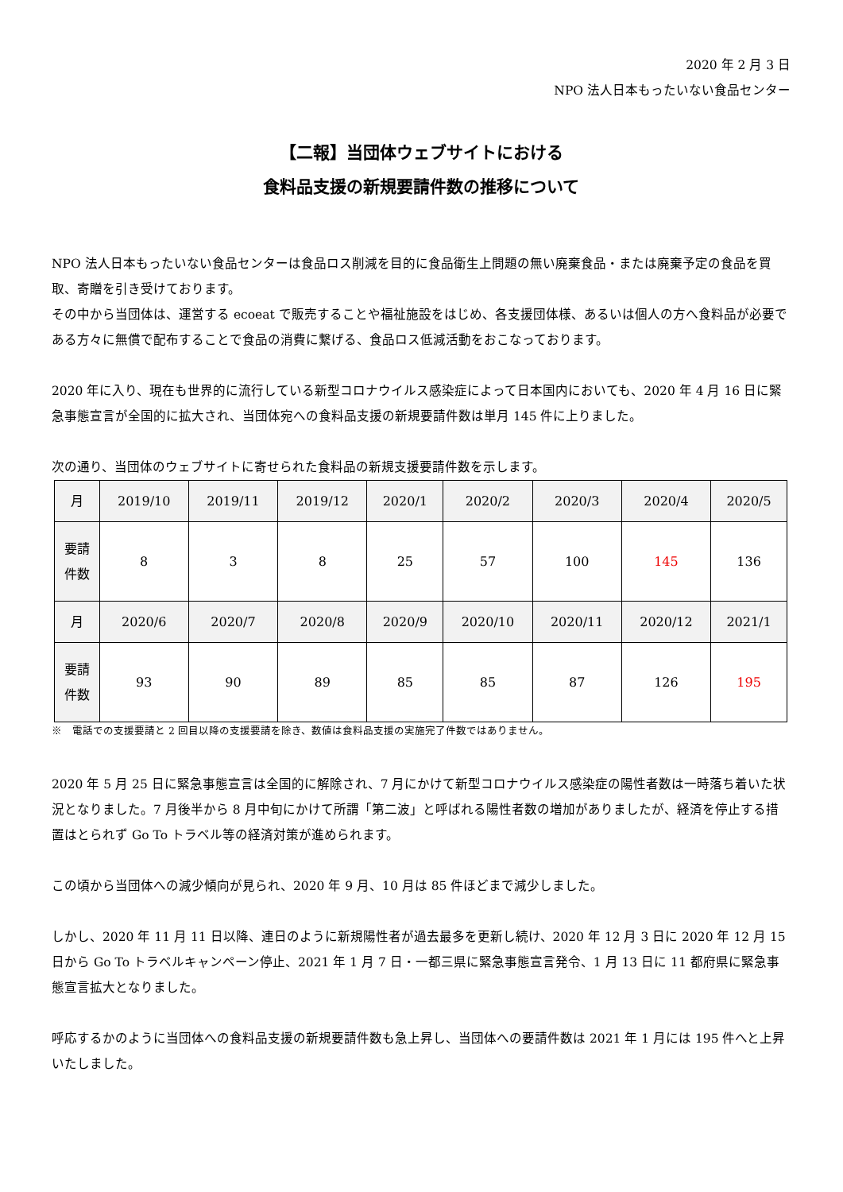2020 年 2 月 3 日
NPO 法人日本もったいない食品センター
【二報】当団体ウェブサイトにおける
食料品支援の新規要請件数の推移について
NPO 法人日本もったいない食品センターは食品ロス削減を目的に食品衛生上問題の無い廃棄食品・または廃棄予定の食品を買取、寄贈を引き受けております。
その中から当団体は、運営する ecoeat で販売することや福祉施設をはじめ、各支援団体様、あるいは個人の方へ食料品が必要である方々に無償で配布することで食品の消費に繋げる、食品ロス低減活動をおこなっております。
2020 年に入り、現在も世界的に流行している新型コロナウイルス感染症によって日本国内においても、2020 年 4 月 16 日に緊急事態宣言が全国的に拡大され、当団体宛への食料品支援の新規要請件数は単月 145 件に上りました。
次の通り、当団体のウェブサイトに寄せられた食料品の新規支援要請件数を示します。
| 月 | 2019/10 | 2019/11 | 2019/12 | 2020/1 | 2020/2 | 2020/3 | 2020/4 | 2020/5 |
| 要請 件数 | 8 | 3 | 8 | 25 | 57 | 100 | 145 | 136 |
| 月 | 2020/6 | 2020/7 | 2020/8 | 2020/9 | 2020/10 | 2020/11 | 2020/12 | 2021/1 |
| 要請 件数 | 93 | 90 | 89 | 85 | 85 | 87 | 126 | 195 |
※　電話での支援要請と 2 回目以降の支援要請を除き、数値は食料品支援の実施完了件数ではありません。
2020 年 5 月 25 日に緊急事態宣言は全国的に解除され、7 月にかけて新型コロナウイルス感染症の陽性者数は一時落ち着いた状況となりました。7 月後半から 8 月中旬にかけて所謂「第二波」と呼ばれる陽性者数の増加がありましたが、経済を停止する措置はとられず Go To トラベル等の経済対策が進められます。
この頃から当団体への減少傾向が見られ、2020 年 9 月、10 月は 85 件ほどまで減少しました。
しかし、2020 年 11 月 11 日以降、連日のように新規陽性者が過去最多を更新し続け、2020 年 12 月 3 日に 2020 年 12 月 15 日から Go To トラベルキャンペーン停止、2021 年 1 月 7 日・一都三県に緊急事態宣言発令、1 月 13 日に 11 都府県に緊急事態宣言拡大となりました。
呼応するかのように当団体への食料品支援の新規要請件数も急上昇し、当団体への要請件数は 2021 年 1 月には 195 件へと上昇いたしました。